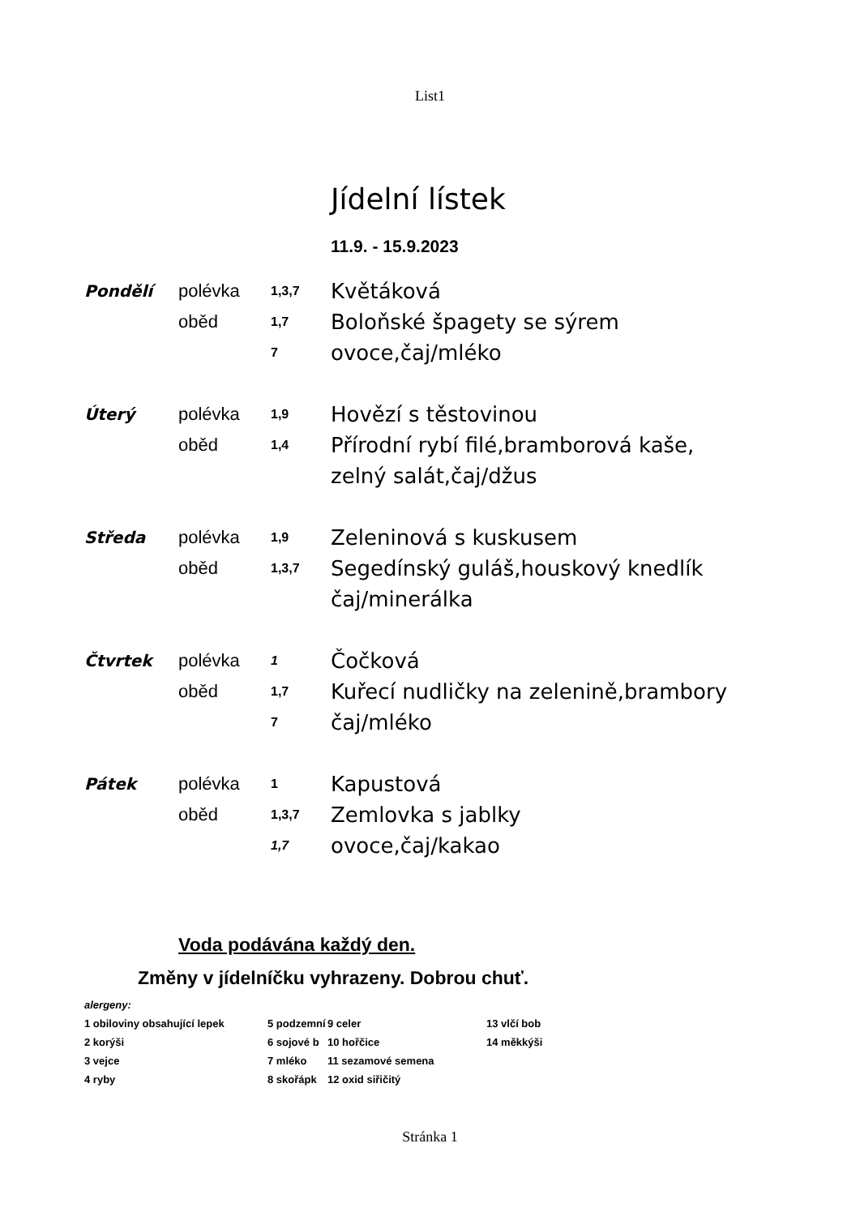List1
Jídelní lístek
11.9. - 15.9.2023
| Pondělí | polévka | 1,3,7 | Květáková |
| | oběd | 1,7 | Boloňské špagety se sýrem |
| | | 7 | ovoce,čaj/mléko |
| Úterý | polévka | 1,9 | Hovězí s těstovinou |
| | oběd | 1,4 | Přírodní rybí filé,bramborová kaše, |
| | | | zelný salát,čaj/džus |
| Středa | polévka | 1,9 | Zeleninová s kuskusem |
| | oběd | 1,3,7 | Segedínský guláš,houskový knedlík |
| | | | čaj/minerálka |
| Čtvrtek | polévka | 1 | Čočková |
| | oběd | 1,7 | Kuřecí nudličky na zelenině,brambory |
| | | 7 | čaj/mléko |
| Pátek | polévka | 1 | Kapustová |
| | oběd | 1,3,7 | Zemlovka s jablky |
| | | 1,7 | ovoce,čaj/kakao |
Voda podávána každý den.
Změny v jídelníčku vyhrazeny. Dobrou chuť.
| alergeny: | | | |
| 1 obiloviny obsahující lepek | 5 podzemní | 9 celer | 13 vlčí bob |
| 2 korýši | 6 sojové b | 10 hořčice | 14 měkkýši |
| 3 vejce | 7 mléko | 11 sezamové semena | |
| 4 ryby | 8 skořápk | 12 oxid siřičitý | |
Stránka 1